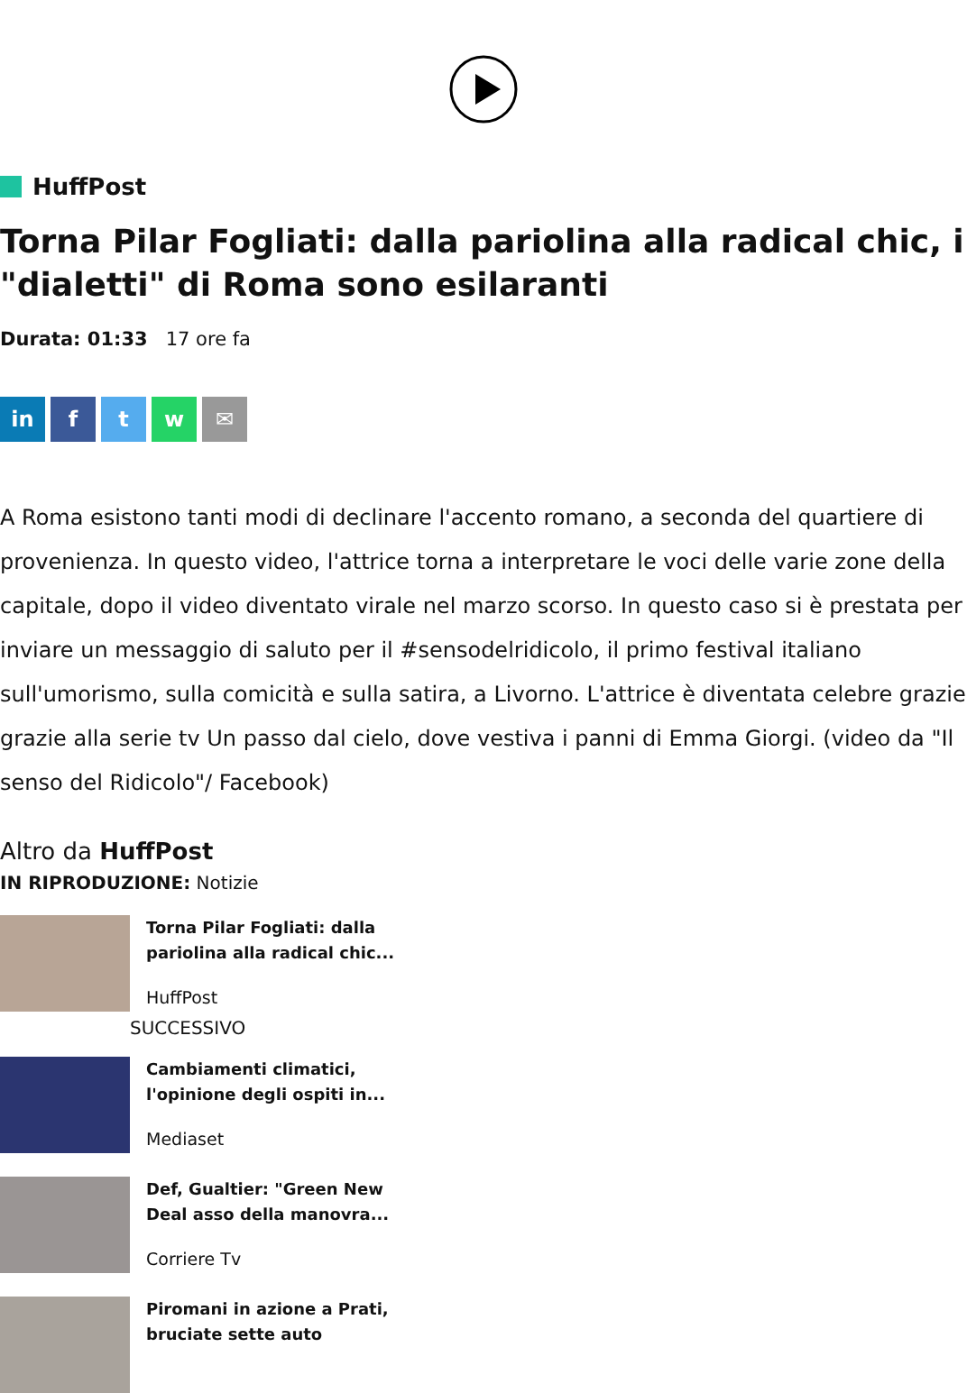HuffPost
Torna Pilar Fogliati: dalla pariolina alla radical chic, i "dialetti" di Roma sono esilaranti
Durata: 01:33 17 ore fa
in f t w ✉
A Roma esistono tanti modi di declinare l'accento romano, a seconda del quartiere di provenienza. In questo video, l'attrice torna a interpretare le voci delle varie zone della capitale, dopo il video diventato virale nel marzo scorso. In questo caso si è prestata per inviare un messaggio di saluto per il #sensodelridicolo, il primo festival italiano sull'umorismo, sulla comicità e sulla satira, a Livorno. L'attrice è diventata celebre grazie grazie alla serie tv Un passo dal cielo, dove vestiva i panni di Emma Giorgi. (video da "Il senso del Ridicolo"/ Facebook)
Altro da HuffPost
IN RIPRODUZIONE: Notizie
Torna Pilar Fogliati: dalla pariolina alla radical chic...
HuffPost
SUCCESSIVO
Cambiamenti climatici, l'opinione degli ospiti in...
Mediaset
Def, Gualtier: "Green New Deal asso della manovra...
Corriere Tv
Piromani in azione a Prati, bruciate sette auto